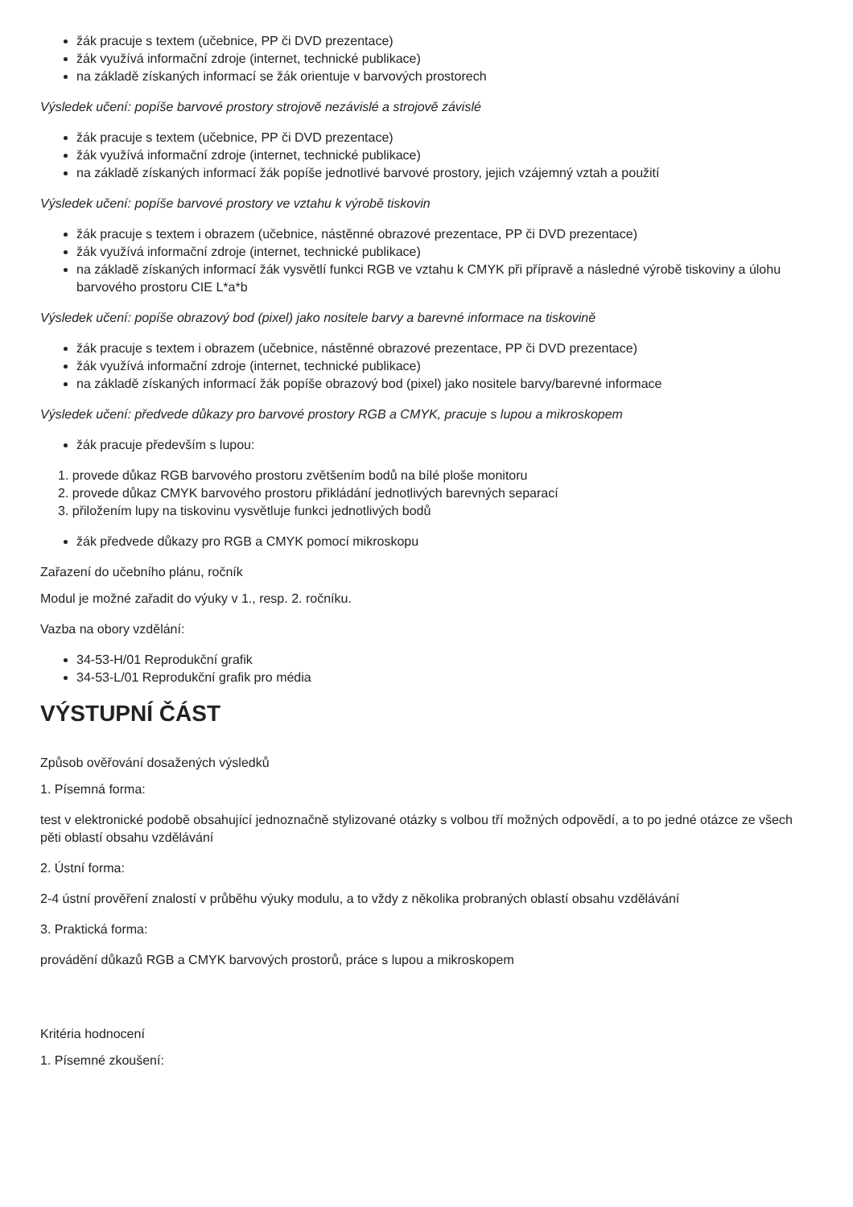žák pracuje s textem (učebnice, PP či DVD prezentace)
žák využívá informační zdroje (internet, technické publikace)
na základě získaných informací se žák orientuje v barvových prostorech
Výsledek učení: popíše barvové prostory strojově nezávislé a strojově závislé
žák pracuje s textem (učebnice, PP či DVD prezentace)
žák využívá informační zdroje (internet, technické publikace)
na základě získaných informací žák popíše jednotlivé barvové prostory, jejich vzájemný vztah a použití
Výsledek učení: popíše barvové prostory ve vztahu k výrobě tiskovin
žák pracuje s textem i obrazem (učebnice, nástěnné obrazové prezentace, PP či DVD prezentace)
žák využívá informační zdroje (internet, technické publikace)
na základě získaných informací žák vysvětlí funkci RGB ve vztahu k CMYK při přípravě a následné výrobě tiskoviny a úlohu barvového prostoru CIE L*a*b
Výsledek učení: popíše obrazový bod (pixel) jako nositele barvy a barevné informace na tiskovině
žák pracuje s textem i obrazem (učebnice, nástěnné obrazové prezentace, PP či DVD prezentace)
žák využívá informační zdroje (internet, technické publikace)
na základě získaných informací žák popíše obrazový bod (pixel) jako nositele barvy/barevné informace
Výsledek učení: předvede důkazy pro barvové prostory RGB a CMYK, pracuje s lupou a mikroskopem
žák pracuje především s lupou:
1. provede důkaz RGB barvového prostoru zvětšením bodů na bílé ploše monitoru
2. provede důkaz CMYK barvového prostoru přikládání jednotlivých barevných separací
3. přiložením lupy na tiskovinu vysvětluje funkci jednotlivých bodů
žák předvede důkazy pro RGB a CMYK pomocí mikroskopu
Zařazení do učebního plánu, ročník
Modul je možné zařadit do výuky v 1., resp. 2. ročníku.
Vazba na obory vzdělání:
34-53-H/01 Reprodukční grafik
34-53-L/01 Reprodukční grafik pro média
VÝSTUPNÍ ČÁST
Způsob ověřování dosažených výsledků
1. Písemná forma:
test v elektronické podobě obsahující jednoznačně stylizované otázky s volbou tří možných odpovědí, a to po jedné otázce ze všech pěti oblastí obsahu vzdělávání
2. Ústní forma:
2-4 ústní prověření znalostí v průběhu výuky modulu, a to vždy z několika probraných oblastí obsahu vzdělávání
3. Praktická forma:
provádění důkazů RGB a CMYK barvových prostorů, práce s lupou a mikroskopem
Kritéria hodnocení
1. Písemné zkoušení: